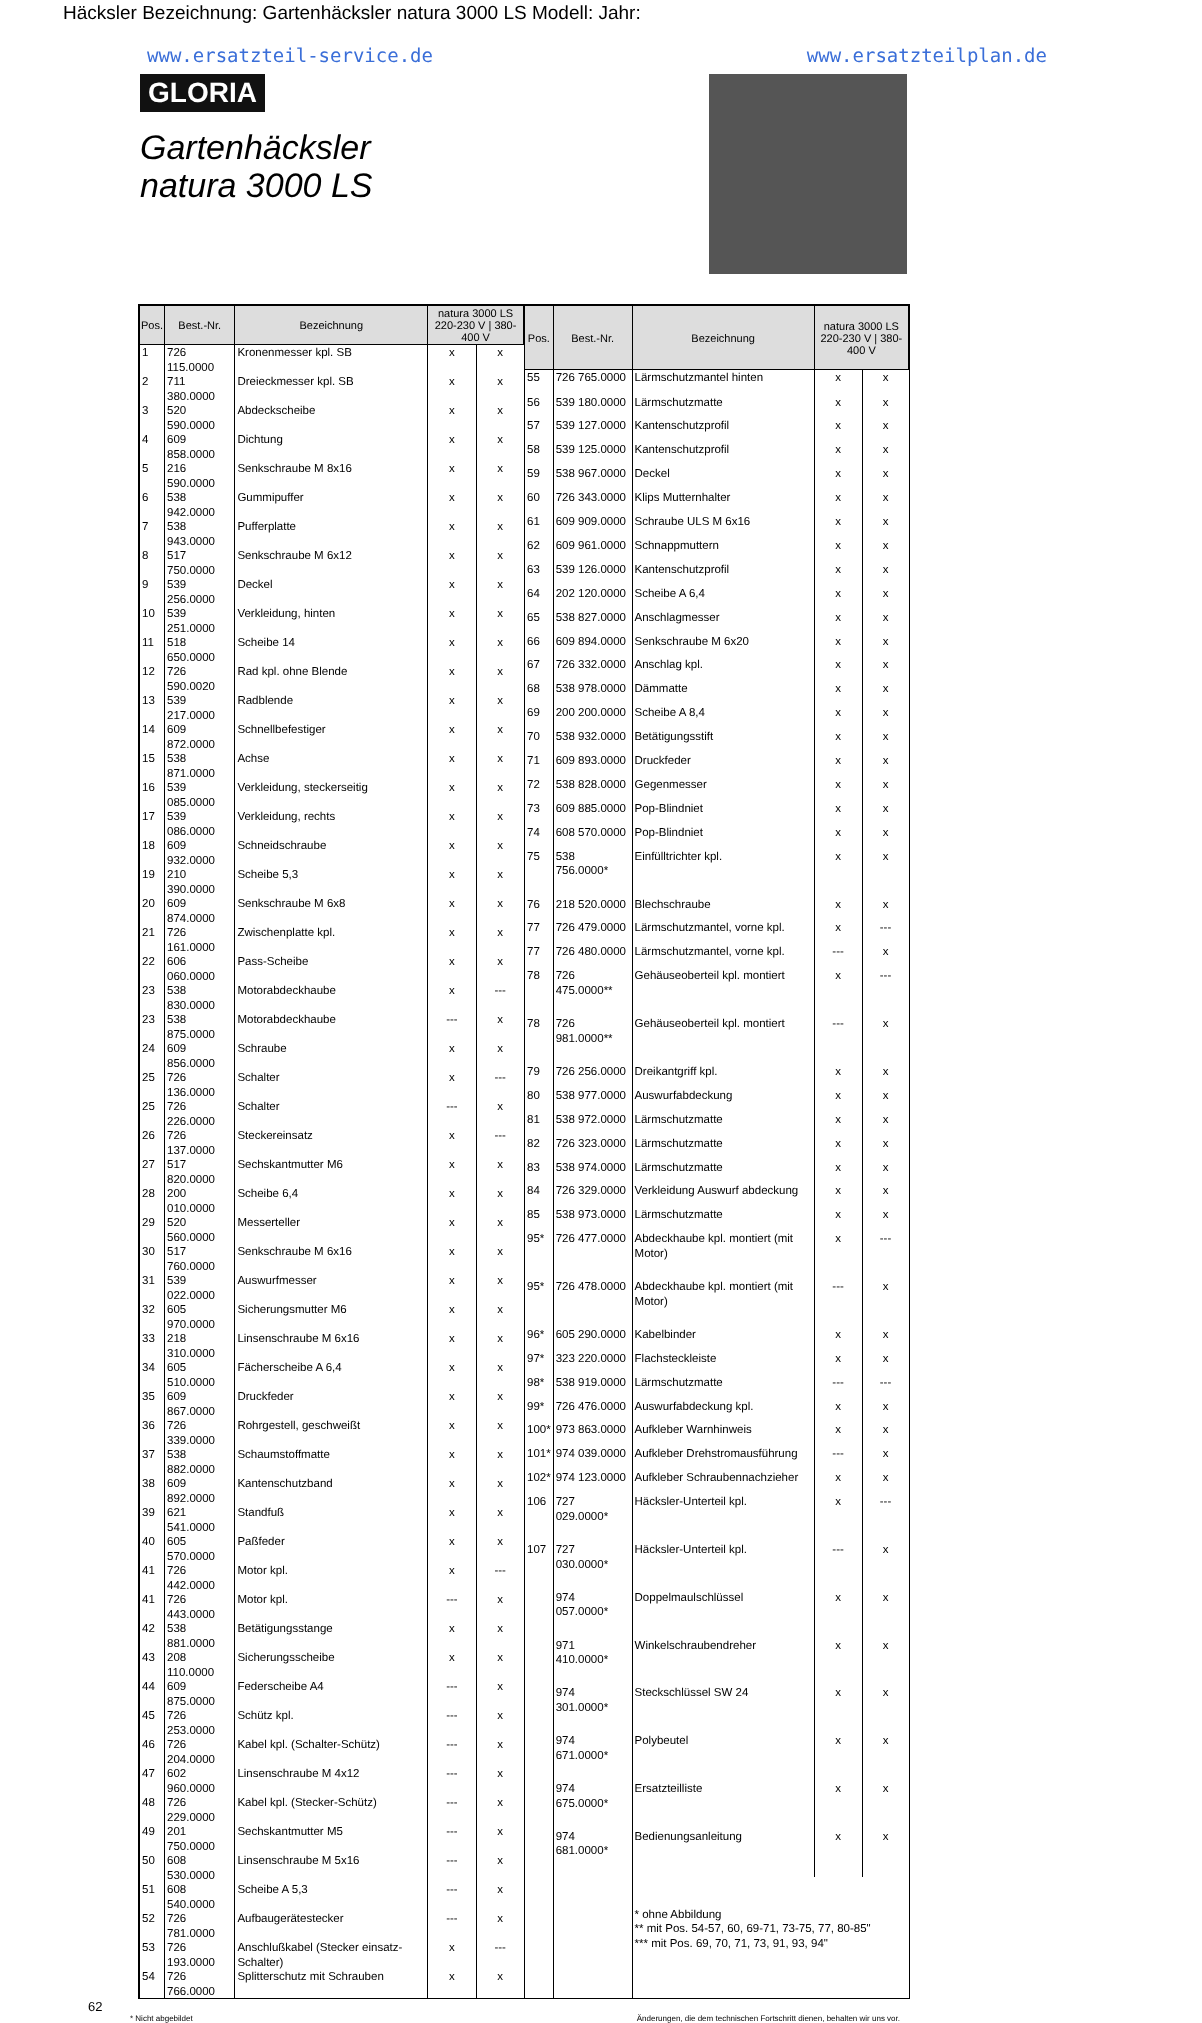Häcksler Bezeichnung: Gartenhäcksler natura 3000 LS Modell: Jahr:
www.ersatzteil-service.de www.ersatzteilplan.de
GLORIA
Gartenhäcksler
natura 3000 LS
| Pos. | Best.-Nr. | Bezeichnung | natura 3000 LS 220-230 V / 380-400 V | |
| --- | --- | --- | --- | --- |
| 1 | 726 115.0000 | Kronenmesser kpl. SB | x | x |
| 2 | 711 380.0000 | Dreieckmesser kpl. SB | x | x |
| 3 | 520 590.0000 | Abdeckscheibe | x | x |
| 4 | 609 858.0000 | Dichtung | x | x |
| 5 | 216 590.0000 | Senkschraube M 8x16 | x | x |
| 6 | 538 942.0000 | Gummipuffer | x | x |
| 7 | 538 943.0000 | Pufferplatte | x | x |
| 8 | 517 750.0000 | Senkschraube M 6x12 | x | x |
| 9 | 539 256.0000 | Deckel | x | x |
| 10 | 539 251.0000 | Verkleidung, hinten | x | x |
| 11 | 518 650.0000 | Scheibe 14 | x | x |
| 12 | 726 590.0020 | Rad kpl. ohne Blende | x | x |
| 13 | 539 217.0000 | Radblende | x | x |
| 14 | 609 872.0000 | Schnellbefestiger | x | x |
| 15 | 538 871.0000 | Achse | x | x |
| 16 | 539 085.0000 | Verkleidung, steckerseitig | x | x |
| 17 | 539 086.0000 | Verkleidung, rechts | x | x |
| 18 | 609 932.0000 | Schneidschraube | x | x |
| 19 | 210 390.0000 | Scheibe 5,3 | x | x |
| 20 | 609 874.0000 | Senkschraube M 6x8 | x | x |
| 21 | 726 161.0000 | Zwischenplatte kpl. | x | x |
| 22 | 606 060.0000 | Pass-Scheibe | x | x |
| 23 | 538 830.0000 | Motorabdeckhaube | x | --- |
| 23 | 538 875.0000 | Motorabdeckhaube | --- | x |
| 24 | 609 856.0000 | Schraube | x | x |
| 25 | 726 136.0000 | Schalter | x | --- |
| 25 | 726 226.0000 | Schalter | --- | x |
| 26 | 726 137.0000 | Steckereinsatz | x | --- |
| 27 | 517 820.0000 | Sechskantmutter M6 | x | x |
| 28 | 200 010.0000 | Scheibe 6,4 | x | x |
| 29 | 520 560.0000 | Messerteller | x | x |
| 30 | 517 760.0000 | Senkschraube M 6x16 | x | x |
| 31 | 539 022.0000 | Auswurfmesser | x | x |
| 32 | 605 970.0000 | Sicherungsmutter M6 | x | x |
| 33 | 218 310.0000 | Linsenschraube M 6x16 | x | x |
| 34 | 605 510.0000 | Fächerscheibe A 6,4 | x | x |
| 35 | 609 867.0000 | Druckfeder | x | x |
| 36 | 726 339.0000 | Rohrgestell, geschweißt | x | x |
| 37 | 538 882.0000 | Schaumstoffmatte | x | x |
| 38 | 609 892.0000 | Kantenschutzband | x | x |
| 39 | 621 541.0000 | Standfuß | x | x |
| 40 | 605 570.0000 | Paßfeder | x | x |
| 41 | 726 442.0000 | Motor kpl. | x | --- |
| 41 | 726 443.0000 | Motor kpl. | --- | x |
| 42 | 538 881.0000 | Betätigungsstange | x | x |
| 43 | 208 110.0000 | Sicherungsscheibe | x | x |
| 44 | 609 875.0000 | Federscheibe A4 | --- | x |
| 45 | 726 253.0000 | Schütz kpl. | --- | x |
| 46 | 726 204.0000 | Kabel kpl. (Schalter-Schütz) | --- | x |
| 47 | 602 960.0000 | Linsenschraube M 4x12 | --- | x |
| 48 | 726 229.0000 | Kabel kpl. (Stecker-Schütz) | --- | x |
| 49 | 201 750.0000 | Sechskantmutter M5 | --- | x |
| 50 | 608 530.0000 | Linsenschraube M 5x16 | --- | x |
| 51 | 608 540.0000 | Scheibe A 5,3 | --- | x |
| 52 | 726 781.0000 | Aufbaugerätestecker | --- | x |
| 53 | 726 193.0000 | Anschlußkabel (Stecker einsatz-Schalter) | x | --- |
| 54 | 726 766.0000 | Splitterschutz mit Schrauben | x | x |
| Pos. | Best.-Nr. | Bezeichnung | natura 3000 LS 220-230 V / 380-400 V | |
| --- | --- | --- | --- | --- |
| 55 | 726 765.0000 | Lärmschutzmantel hinten | x | x |
| 56 | 539 180.0000 | Lärmschutzmatte | x | x |
| 57 | 539 127.0000 | Kantenschutzprofil | x | x |
| 58 | 539 125.0000 | Kantenschutzprofil | x | x |
| 59 | 538 967.0000 | Deckel | x | x |
| 60 | 726 343.0000 | Klips Mutternhalter | x | x |
| 61 | 609 909.0000 | Schraube ULS M 6x16 | x | x |
| 62 | 609 961.0000 | Schnappmuttern | x | x |
| 63 | 539 126.0000 | Kantenschutzprofil | x | x |
| 64 | 202 120.0000 | Scheibe A 6,4 | x | x |
| 65 | 538 827.0000 | Anschlagmesser | x | x |
| 66 | 609 894.0000 | Senkschraube M 6x20 | x | x |
| 67 | 726 332.0000 | Anschlag kpl. | x | x |
| 68 | 538 978.0000 | Dämmatte | x | x |
| 69 | 200 200.0000 | Scheibe A 8,4 | x | x |
| 70 | 538 932.0000 | Betätigungsstift | x | x |
| 71 | 609 893.0000 | Druckfeder | x | x |
| 72 | 538 828.0000 | Gegenmesser | x | x |
| 73 | 609 885.0000 | Pop-Blindniet | x | x |
| 74 | 608 570.0000 | Pop-Blindniet | x | x |
| 75 | 538 756.0000* | Einfülltrichter kpl. | x | x |
| 76 | 218 520.0000 | Blechschraube | x | x |
| 77 | 726 479.0000 | Lärmschutzmantel, vorne kpl. | x | --- |
| 77 | 726 480.0000 | Lärmschutzmantel, vorne kpl. | --- | x |
| 78 | 726 475.0000** | Gehäuseoberteil kpl. montiert | x | --- |
| 78 | 726 981.0000** | Gehäuseoberteil kpl. montiert | --- | x |
| 79 | 726 256.0000 | Dreikantgriff kpl. | x | x |
| 80 | 538 977.0000 | Auswurfabdeckung | x | x |
| 81 | 538 972.0000 | Lärmschutzmatte | x | x |
| 82 | 726 323.0000 | Lärmschutzmatte | x | x |
| 83 | 538 974.0000 | Lärmschutzmatte | x | x |
| 84 | 726 329.0000 | Verkleidung Auswurf abdeckung | x | x |
| 85 | 538 973.0000 | Lärmschutzmatte | x | x |
| 95* | 726 477.0000 | Abdeckhaube kpl. montiert (mit Motor) | x | --- |
| 95* | 726 478.0000 | Abdeckhaube kpl. montiert (mit Motor) | --- | x |
| 96* | 605 290.0000 | Kabelbinder | x | x |
| 97* | 323 220.0000 | Flachsteckleiste | x | x |
| 98* | 538 919.0000 | Lärmschutzmatte | --- | --- |
| 99* | 726 476.0000 | Auswurfabdeckung kpl. | x | x |
| 100* | 973 863.0000 | Aufkleber Warnhinweis | x | x |
| 101* | 974 039.0000 | Aufkleber Drehstromausführung | --- | x |
| 102* | 974 123.0000 | Aufkleber Schraubennachzieher | x | x |
| 106 | 727 029.0000* | Häcksler-Unterteil kpl. | x | --- |
| 107 | 727 030.0000* | Häcksler-Unterteil kpl. | --- | x |
| | 974 057.0000* | Doppelmaulschlüssel | x | x |
| | 971 410.0000* | Winkelschraubendreher | x | x |
| | 974 301.0000* | Steckschlüssel SW 24 | x | x |
| | 974 671.0000* | Polybeutel | x | x |
| | 974 675.0000* | Ersatzteilliste | x | x |
| | 974 681.0000* | Bedienungsanleitung | x | x |
| | | * ohne Abbildung ** mit Pos. 54-57, 60, 69-71, 73-75, 77, 80-85" *** mit Pos. 69, 70, 71, 73, 91, 93, 94" | | |
62
* Nicht abgebildet Änderungen, die dem technischen Fortschritt dienen, behalten wir uns vor.